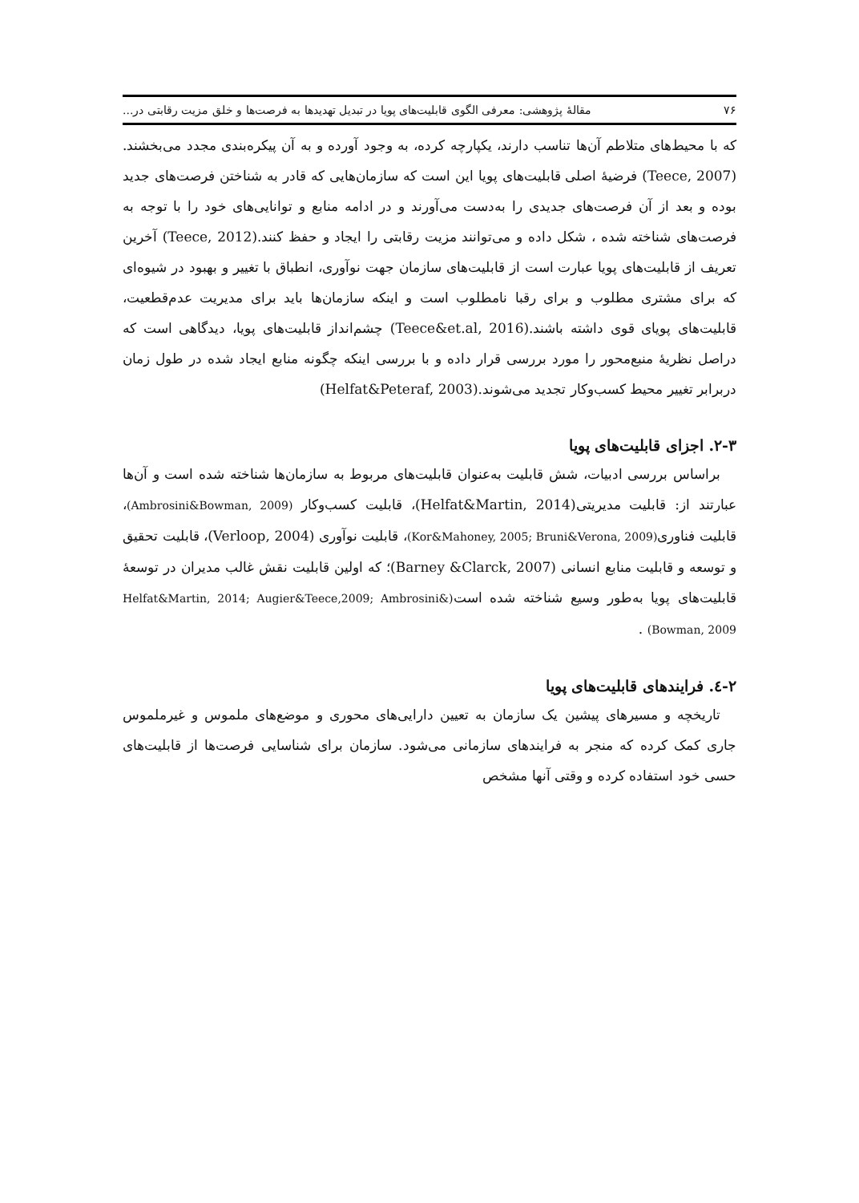۷۶ مقالهٔ پژوهشی: معرفی الگوی قابلیت‌های پویا در تبدیل تهدیدها به فرصت‌ها و خلق مزیت رقابتی در...
که با محیط‌های متلاطم آن‌ها تناسب دارند، یکپارچه کرده، به وجود آورده و به آن پیکره‌بندی مجدد می‌بخشند.(Teece, 2007) فرضیهٔ اصلی قابلیت‌های پویا این است که سازمان‌هایی که قادر به شناختن فرصت‌های جدید بوده و بعد از آن فرصت‌های جدیدی را به‌دست می‌آورند و در ادامه منابع و توانایی‌های خود را با توجه به فرصت‌های شناخته شده ، شکل داده و می‌توانند مزیت رقابتی را ایجاد و حفظ کنند.(Teece, 2012) آخرین تعریف از قابلیت‌های پویا عبارت است از قابلیت‌های سازمان جهت نوآوری، انطباق با تغییر و بهبود در شیوه‌ای که برای مشتری مطلوب و برای رقبا نامطلوب است و اینکه سازمان‌ها باید برای مدیریت عدم‌قطعیت، قابلیت‌های پویای قوی داشته باشند.(Teece&et.al, 2016) چشم‌انداز قابلیت‌های پویا، دیدگاهی است که دراصل نظریهٔ منبع‌محور را مورد بررسی قرار داده و با بررسی اینکه چگونه منابع ایجاد شده در طول زمان دربرابر تغییر محیط کسب‌وکار تجدید می‌شوند.(Helfat&Peteraf, 2003)
۲-۳. اجزای قابلیت‌های پویا
براساس بررسی ادبیات، شش قابلیت به‌عنوان قابلیت‌های مربوط به سازمان‌ها شناخته شده است و آن‌ها عبارتند از: قابلیت مدیریتی(Helfat&Martin, 2014)، قابلیت کسب‌وکار (Ambrosini&Bowman, 2009)، قابلیت فناوری(Kor&Mahoney, 2005; Bruni&Verona, 2009)، قابلیت نوآوری (Verloop, 2004)، قابلیت تحقیق و توسعه و قابلیت منابع انسانی (Barney &Clarck, 2007)؛ که اولین قابلیت نقش غالب مدیران در توسعهٔ قابلیت‌های پویا به‌طور وسیع شناخته شده است(Helfat&Martin, 2014; Augier&Teece,2009; Ambrosini& Bowman, 2009) .
۲-٤. فرایندهای قابلیت‌های پویا
تاریخچه و مسیرهای پیشین یک سازمان به تعیین دارایی‌های محوری و موضع‌های ملموس و غیرملموس جاری کمک کرده که منجر به فرایندهای سازمانی می‌شود. سازمان برای شناسایی فرصت‌ها از قابلیت‌های حسی خود استفاده کرده و وقتی آنها مشخص